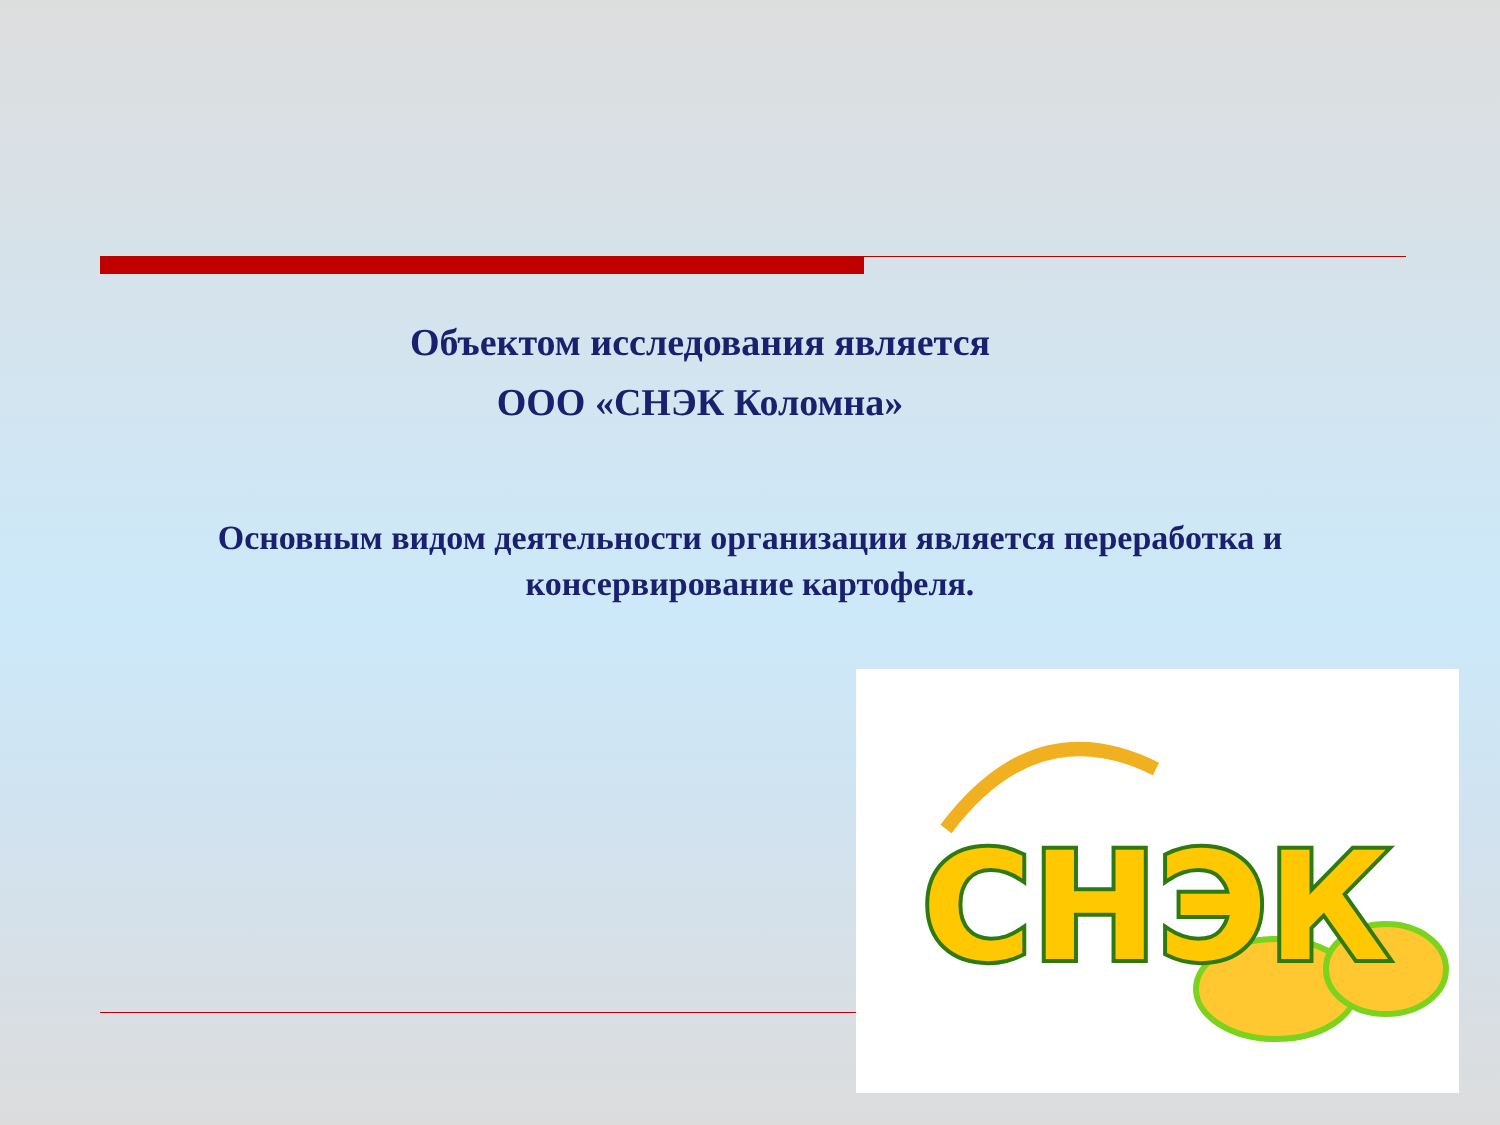Объектом исследования является
ООО «СНЭК Коломна»
Основным видом деятельности организации является переработка и консервирование картофеля.
СНЭК